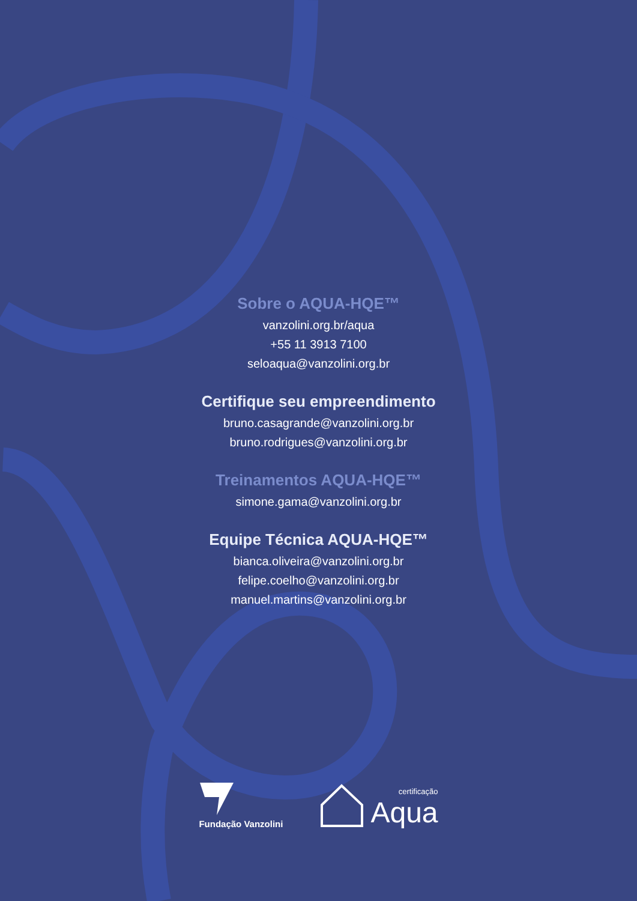Sobre o AQUA-HQE™
vanzolini.org.br/aqua
+55 11 3913 7100
seloaqua@vanzolini.org.br
Certifique seu empreendimento
bruno.casagrande@vanzolini.org.br
bruno.rodrigues@vanzolini.org.br
Treinamentos AQUA-HQE™
simone.gama@vanzolini.org.br
Equipe Técnica AQUA-HQE™
bianca.oliveira@vanzolini.org.br
felipe.coelho@vanzolini.org.br
manuel.martins@vanzolini.org.br
Fundação Vanzolini
certificação
Aqua